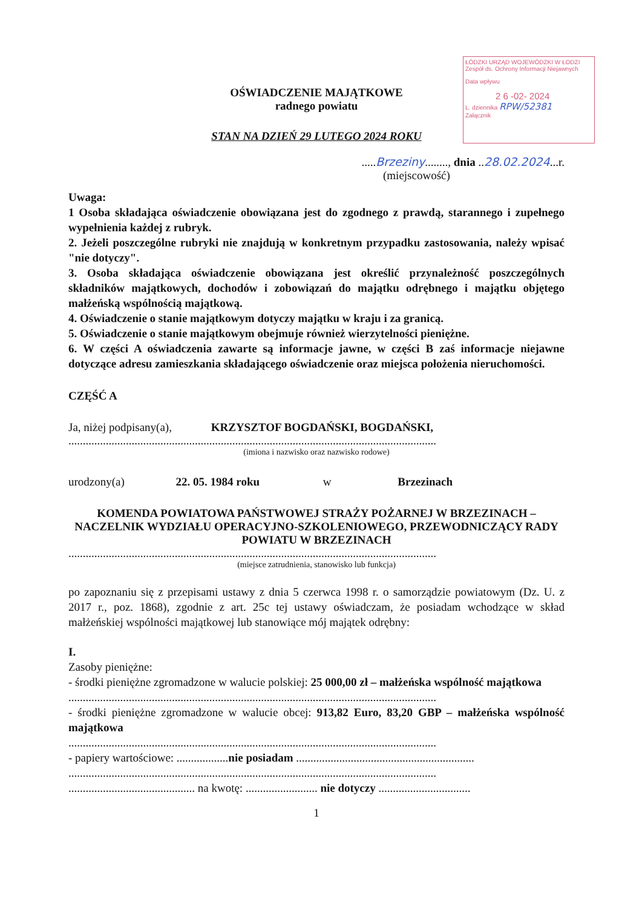ŁÓDZKI URZĄD WOJEWÓDZKI W ŁODZI
Zespół ds. Ochrony Informacji Niejawnych
Data wpływu
2 6 -02- 2024
L. dziennika RPW/52381
Załącznik
OŚWIADCZENIE MAJĄTKOWE
radnego powiatu
STAN NA DZIEŃ 29 LUTEGO 2024 ROKU
.....Brzeziny........, dnia ..28.02.2024...r.
(miejscowość)
Uwaga:
1 Osoba składająca oświadczenie obowiązana jest do zgodnego z prawdą, starannego i zupełnego wypełnienia każdej z rubryk.
2. Jeżeli poszczególne rubryki nie znajdują w konkretnym przypadku zastosowania, należy wpisać "nie dotyczy".
3. Osoba składająca oświadczenie obowiązana jest określić przynależność poszczególnych składników majątkowych, dochodów i zobowiązań do majątku odrębnego i majątku objętego małżeńską wspólnością majątkową.
4. Oświadczenie o stanie majątkowym dotyczy majątku w kraju i za granicą.
5. Oświadczenie o stanie majątkowym obejmuje również wierzytelności pieniężne.
6. W części A oświadczenia zawarte są informacje jawne, w części B zaś informacje niejawne dotyczące adresu zamieszkania składającego oświadczenie oraz miejsca położenia nieruchomości.
CZĘŚĆ A
Ja, niżej podpisany(a), KRZYSZTOF BOGDAŃSKI, BOGDAŃSKI,
................................................................................................................................
(imiona i nazwisko oraz nazwisko rodowe)
urodzony(a) 22. 05. 1984 roku w Brzezinach
KOMENDA POWIATOWA PAŃSTWOWEJ STRAŻY POŻARNEJ W BRZEZINACH – NACZELNIK WYDZIAŁU OPERACYJNO-SZKOLENIOWEGO, PRZEWODNICZĄCY RADY POWIATU W BRZEZINACH
................................................................................................................................
(miejsce zatrudnienia, stanowisko lub funkcja)
po zapoznaniu się z przepisami ustawy z dnia 5 czerwca 1998 r. o samorządzie powiatowym (Dz. U. z 2017 r., poz. 1868), zgodnie z art. 25c tej ustawy oświadczam, że posiadam wchodzące w skład małżeńskiej wspólności majątkowej lub stanowiące mój majątek odrębny:
I.
Zasoby pieniężne:
- środki pieniężne zgromadzone w walucie polskiej: 25 000,00 zł – małżeńska wspólność majątkowa
................................................................................................................................
- środki pieniężne zgromadzone w walucie obcej: 913,82 Euro, 83,20 GBP – małżeńska wspólność majątkowa
................................................................................................................................
- papiery wartościowe: ..................nie posiadam ..............................................................
................................................................................................................................
............................................ na kwotę: ......................... nie dotyczy ................................
1